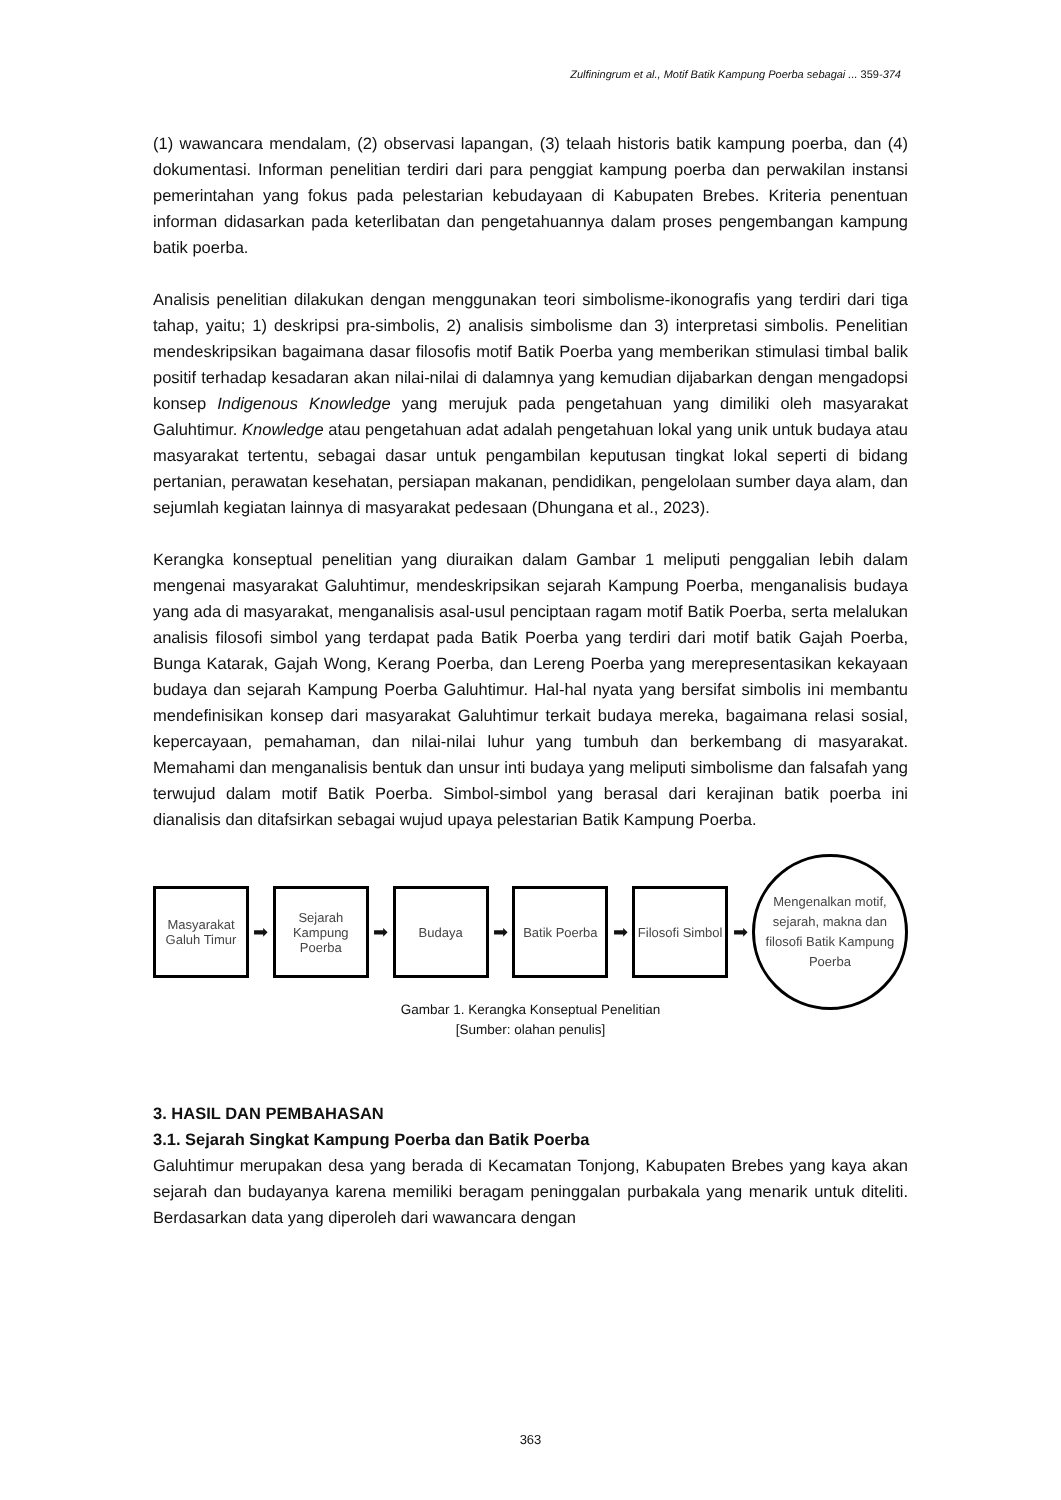Zulfiningrum et al., Motif Batik Kampung Poerba sebagai ... 359-374
(1) wawancara mendalam, (2) observasi lapangan, (3) telaah historis batik kampung poerba, dan (4) dokumentasi. Informan penelitian terdiri dari para penggiat kampung poerba dan perwakilan instansi pemerintahan yang fokus pada pelestarian kebudayaan di Kabupaten Brebes. Kriteria penentuan informan didasarkan pada keterlibatan dan pengetahuannya dalam proses pengembangan kampung batik poerba.
Analisis penelitian dilakukan dengan menggunakan teori simbolisme-ikonografis yang terdiri dari tiga tahap, yaitu; 1) deskripsi pra-simbolis, 2) analisis simbolisme dan 3) interpretasi simbolis. Penelitian mendeskripsikan bagaimana dasar filosofis motif Batik Poerba yang memberikan stimulasi timbal balik positif terhadap kesadaran akan nilai-nilai di dalamnya yang kemudian dijabarkan dengan mengadopsi konsep Indigenous Knowledge yang merujuk pada pengetahuan yang dimiliki oleh masyarakat Galuhtimur. Knowledge atau pengetahuan adat adalah pengetahuan lokal yang unik untuk budaya atau masyarakat tertentu, sebagai dasar untuk pengambilan keputusan tingkat lokal seperti di bidang pertanian, perawatan kesehatan, persiapan makanan, pendidikan, pengelolaan sumber daya alam, dan sejumlah kegiatan lainnya di masyarakat pedesaan (Dhungana et al., 2023).
Kerangka konseptual penelitian yang diuraikan dalam Gambar 1 meliputi penggalian lebih dalam mengenai masyarakat Galuhtimur, mendeskripsikan sejarah Kampung Poerba, menganalisis budaya yang ada di masyarakat, menganalisis asal-usul penciptaan ragam motif Batik Poerba, serta melalukan analisis filosofi simbol yang terdapat pada Batik Poerba yang terdiri dari motif batik Gajah Poerba, Bunga Katarak, Gajah Wong, Kerang Poerba, dan Lereng Poerba yang merepresentasikan kekayaan budaya dan sejarah Kampung Poerba Galuhtimur. Hal-hal nyata yang bersifat simbolis ini membantu mendefinisikan konsep dari masyarakat Galuhtimur terkait budaya mereka, bagaimana relasi sosial, kepercayaan, pemahaman, dan nilai-nilai luhur yang tumbuh dan berkembang di masyarakat. Memahami dan menganalisis bentuk dan unsur inti budaya yang meliputi simbolisme dan falsafah yang terwujud dalam motif Batik Poerba. Simbol-simbol yang berasal dari kerajinan batik poerba ini dianalisis dan ditafsirkan sebagai wujud upaya pelestarian Batik Kampung Poerba.
Masyarakat Galuh Timur
➡
Sejarah Kampung Poerba
➡
Budaya
➡
Batik Poerba
➡
Filosofi Simbol
➡
Mengenalkan motif, sejarah, makna dan filosofi Batik Kampung Poerba
Gambar 1. Kerangka Konseptual Penelitian
[Sumber: olahan penulis]
3. HASIL DAN PEMBAHASAN
3.1. Sejarah Singkat Kampung Poerba dan Batik Poerba
Galuhtimur merupakan desa yang berada di Kecamatan Tonjong, Kabupaten Brebes yang kaya akan sejarah dan budayanya karena memiliki beragam peninggalan purbakala yang menarik untuk diteliti. Berdasarkan data yang diperoleh dari wawancara dengan
363